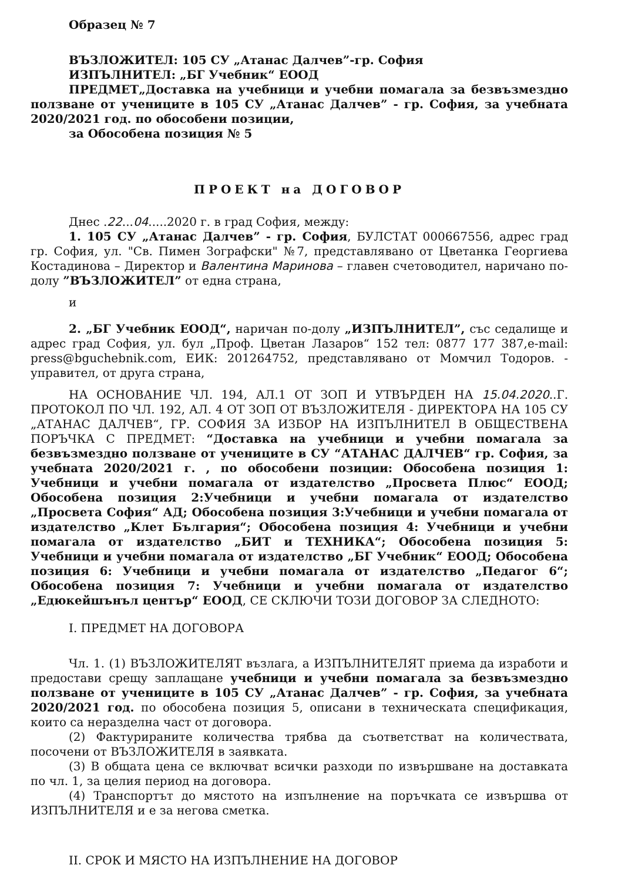Образец № 7
ВЪЗЛОЖИТЕЛ: 105 СУ „Атанас Далчев”-гр. София
ИЗПЪЛНИТЕЛ: „БГ Учебник“ ЕООД
ПРЕДМЕТ„Доставка на учебници и учебни помагала за безвъзмездно ползване от учениците в 105 СУ „Атанас Далчев” - гр. София, за учебната 2020/2021 год. по обособени позиции,
за Обособена позиция № 5
ПРОЕКТ на ДОГОВОР
Днес .22...04.....2020 г. в град София, между:
1. 105 СУ „Атанас Далчев” - гр. София, БУЛСТАТ 000667556, адрес град гр. София, ул. "Св. Пимен Зографски" №7, представлявано от Цветанка Георгиева Костадинова – Директор и Валентина Маринова – главен счетоводител, наричано по-долу ”ВЪЗЛОЖИТЕЛ” от една страна,
и
2. „БГ Учебник ЕООД“, наричан по-долу „ИЗПЪЛНИТЕЛ”, със седалище и адрес град София, ул. бул „Проф. Цветан Лазаров“ 152 тел: 0877 177 387,e-mail: press@bguchebnik.com, ЕИК: 201264752, представлявано от Момчил Тодоров. - управител, от друга страна,
НА ОСНОВАНИЕ ЧЛ. 194, АЛ.1 ОТ ЗОП И УТВЪРДЕН НА 15.04.2020..Г. ПРОТОКОЛ ПО ЧЛ. 192, АЛ. 4 ОТ ЗОП ОТ ВЪЗЛОЖИТЕЛЯ - ДИРЕКТОРА НА 105 СУ „АТАНАС ДАЛЧЕВ“, ГР. СОФИЯ ЗА ИЗБОР НА ИЗПЪЛНИТЕЛ В ОБЩЕСТВЕНА ПОРЪЧКА С ПРЕДМЕТ: “Доставка на учебници и учебни помагала за безвъзмездно ползване от учениците в СУ “АТАНАС ДАЛЧЕВ“ гр. София, за учебната 2020/2021 г. , по обособени позиции: Обособена позиция 1: Учебници и учебни помагала от издателство „Просвета Плюс“ ЕООД; Обособена позиция 2:Учебници и учебни помагала от издателство „Просвета София“ АД; Обособена позиция 3:Учебници и учебни помагала от издателство „Клет България“; Обособена позиция 4: Учебници и учебни помагала от издателство „БИТ и ТЕХНИКА“; Обособена позиция 5: Учебници и учебни помагала от издателство „БГ Учебник“ ЕООД; Обособена позиция 6: Учебници и учебни помагала от издателство „Педагог 6“; Обособена позиция 7: Учебници и учебни помагала от издателство „Едюкейшънъл център“ ЕООД, СЕ СКЛЮЧИ ТОЗИ ДОГОВОР ЗА СЛЕДНОТО:
I. ПРЕДМЕТ НА ДОГОВОРА
Чл. 1. (1) ВЪЗЛОЖИТЕЛЯТ възлага, а ИЗПЪЛНИТЕЛЯТ приема да изработи и предостави срещу заплащане учебници и учебни помагала за безвъзмездно ползване от учениците в 105 СУ „Атанас Далчев” - гр. София, за учебната 2020/2021 год. по обособена позиция 5, описани в техническата спецификация, които са неразделна част от договора.
(2) Фактурираните количества трябва да съответстват на количествата, посочени от ВЪЗЛОЖИТЕЛЯ в заявката.
(3) В общата цена се включват всички разходи по извършване на доставката по чл. 1, за целия период на договора.
(4) Транспортът до мястото на изпълнение на поръчката се извършва от ИЗПЪЛНИТЕЛЯ и е за негова сметка.
II. СРОК И МЯСТО НА ИЗПЪЛНЕНИЕ НА ДОГОВОР